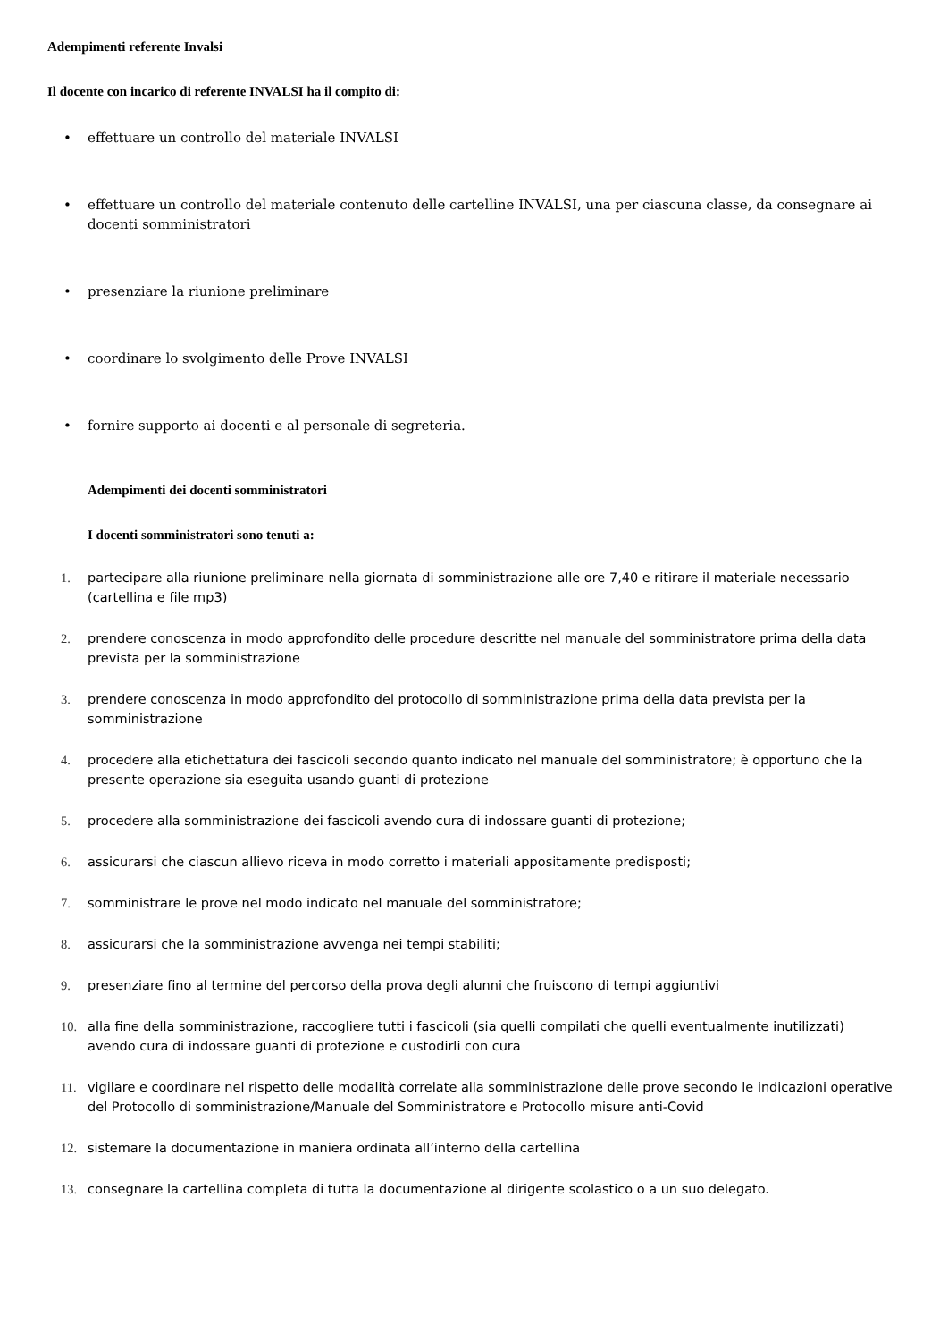Adempimenti referente Invalsi
Il docente con incarico di referente INVALSI ha il compito di:
• effettuare un controllo del materiale INVALSI
• effettuare un controllo del materiale contenuto delle cartelline INVALSI, una per ciascuna classe, da consegnare ai docenti somministratori
• presenziare la riunione preliminare
• coordinare lo svolgimento delle Prove INVALSI
• fornire supporto ai docenti e al personale di segreteria.
Adempimenti dei docenti somministratori
I docenti somministratori sono tenuti a:
1. partecipare alla riunione preliminare nella giornata di somministrazione alle ore 7,40 e ritirare il materiale necessario (cartellina e file mp3)
2. prendere conoscenza in modo approfondito delle procedure descritte nel manuale del somministratore prima della data prevista per la somministrazione
3. prendere conoscenza in modo approfondito del protocollo di somministrazione prima della data prevista per la somministrazione
4. procedere alla etichettatura dei fascicoli secondo quanto indicato nel manuale del somministratore; è opportuno che la presente operazione sia eseguita usando guanti di protezione
5. procedere alla somministrazione dei fascicoli avendo cura di indossare guanti di protezione;
6. assicurarsi che ciascun allievo riceva in modo corretto i materiali appositamente predisposti;
7. somministrare le prove nel modo indicato nel manuale del somministratore;
8. assicurarsi che la somministrazione avvenga nei tempi stabiliti;
9. presenziare fino al termine del percorso della prova degli alunni che fruiscono di tempi aggiuntivi
10. alla fine della somministrazione, raccogliere tutti i fascicoli (sia quelli compilati che quelli eventualmente inutilizzati) avendo cura di indossare guanti di protezione e custodirli con cura
11. vigilare e coordinare nel rispetto delle modalità correlate alla somministrazione delle prove secondo le indicazioni operative del Protocollo di somministrazione/Manuale del Somministratore e Protocollo misure anti-Covid
12. sistemare la documentazione in maniera ordinata all’interno della cartellina
13. consegnare la cartellina completa di tutta la documentazione al dirigente scolastico o a un suo delegato.